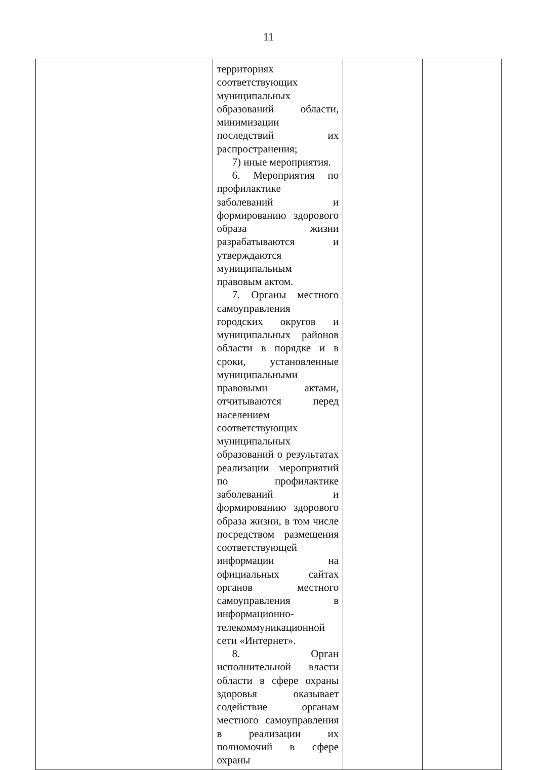11
| | территориях соответствующих муниципальных образований области, минимизации последствий их распространения; 7) иные мероприятия. 6. Мероприятия по профилактике заболеваний и формированию здорового образа жизни разрабатываются и утверждаются муниципальным правовым актом. 7. Органы местного самоуправления городских округов и муниципальных районов области в порядке и в сроки, установленные муниципальными правовыми актами, отчитываются перед населением соответствующих муниципальных образований о результатах реализации мероприятий по профилактике заболеваний и формированию здорового образа жизни, в том числе посредством размещения соответствующей информации на официальных сайтах органов местного самоуправления в информационно-телекоммуникационной сети «Интернет». 8. Орган исполнительной власти области в сфере охраны здоровья оказывает содействие органам местного самоуправления в реализации их полномочий в сфере охраны | | |